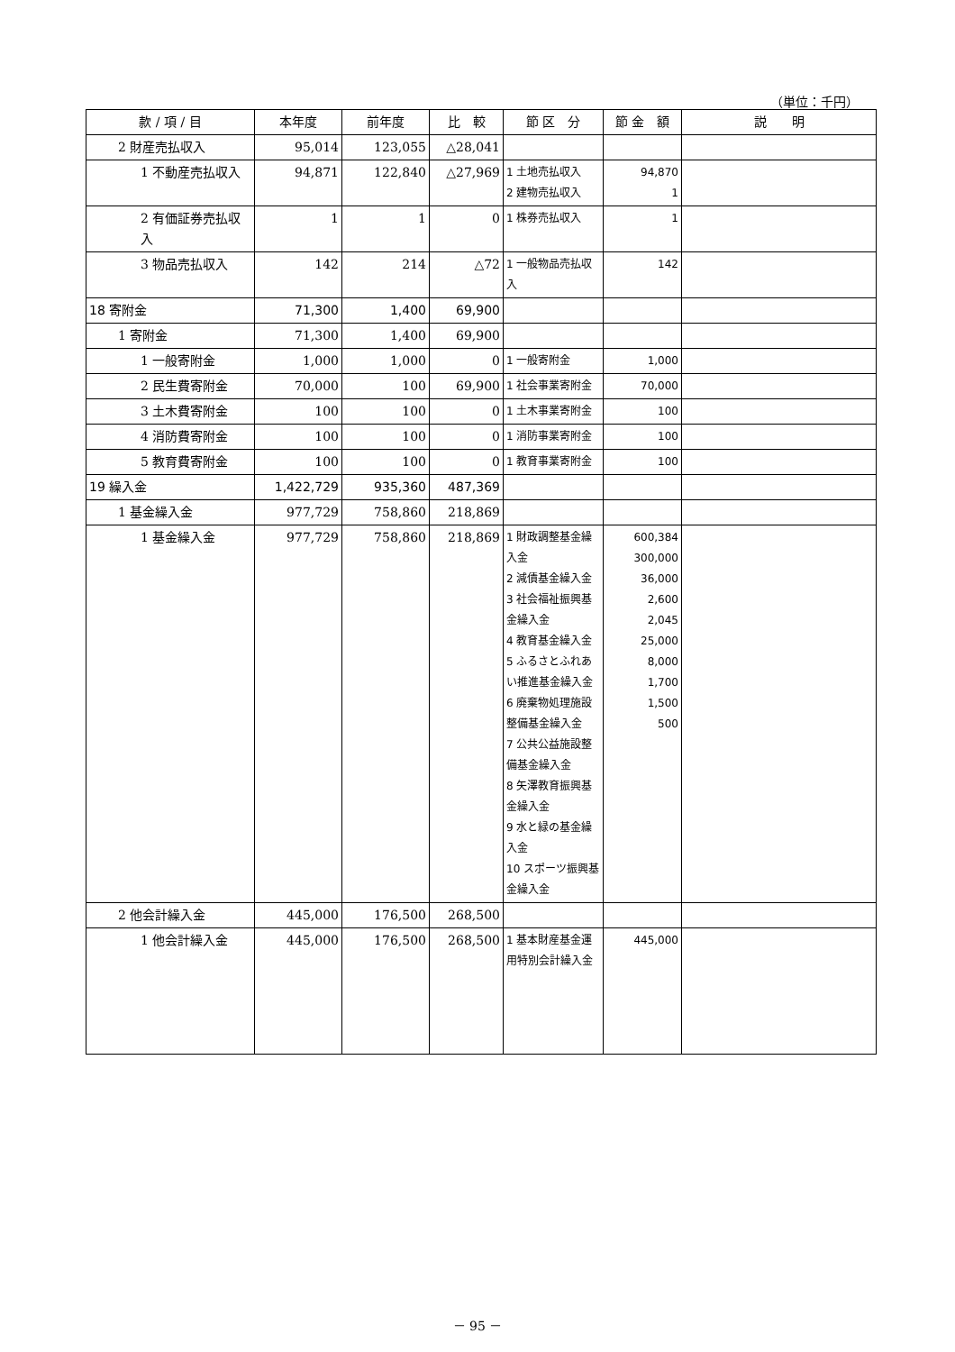（単位：千円）
| 款 / 項 / 目 | 本年度 | 前年度 | 比 較 | 節 区 分 | 節 金 額 | 説 明 |
| --- | --- | --- | --- | --- | --- | --- |
| 2 財産売払収入 | 95,014 | 123,055 | △28,041 | | | |
| 1 不動産売払収入 | 94,871 | 122,840 | △27,969 | 1 土地売払収入 2 建物売払収入 | 94,870 1 | |
| 2 有価証券売払収入 | 1 | 1 | 0 | 1 株券売払収入 | 1 | |
| 3 物品売払収入 | 142 | 214 | △72 | 1 一般物品売払収入 | 142 | |
| 18 寄附金 | 71,300 | 1,400 | 69,900 | | | |
| 1 寄附金 | 71,300 | 1,400 | 69,900 | | | |
| 1 一般寄附金 | 1,000 | 1,000 | 0 | 1 一般寄附金 | 1,000 | |
| 2 民生費寄附金 | 70,000 | 100 | 69,900 | 1 社会事業寄附金 | 70,000 | |
| 3 土木費寄附金 | 100 | 100 | 0 | 1 土木事業寄附金 | 100 | |
| 4 消防費寄附金 | 100 | 100 | 0 | 1 消防事業寄附金 | 100 | |
| 5 教育費寄附金 | 100 | 100 | 0 | 1 教育事業寄附金 | 100 | |
| 19 繰入金 | 1,422,729 | 935,360 | 487,369 | | | |
| 1 基金繰入金 | 977,729 | 758,860 | 218,869 | | | |
| 1 基金繰入金 | 977,729 | 758,860 | 218,869 | 1 財政調整基金繰入金 2 減債基金繰入金 3 社会福祉振興基金繰入金 4 教育基金繰入金 5 ふるさとふれあい推進基金繰入金 6 廃棄物処理施設整備基金繰入金 7 公共公益施設整備基金繰入金 8 矢澤教育振興基金繰入金 9 水と緑の基金繰入金 10 スポーツ振興基金繰入金 | 600,384 300,000 36,000 2,600 2,045 25,000 8,000 1,700 1,500 500 | |
| 2 他会計繰入金 | 445,000 | 176,500 | 268,500 | | | |
| 1 他会計繰入金 | 445,000 | 176,500 | 268,500 | 1 基本財産基金運用特別会計繰入金 | 445,000 | |
－ 95 －